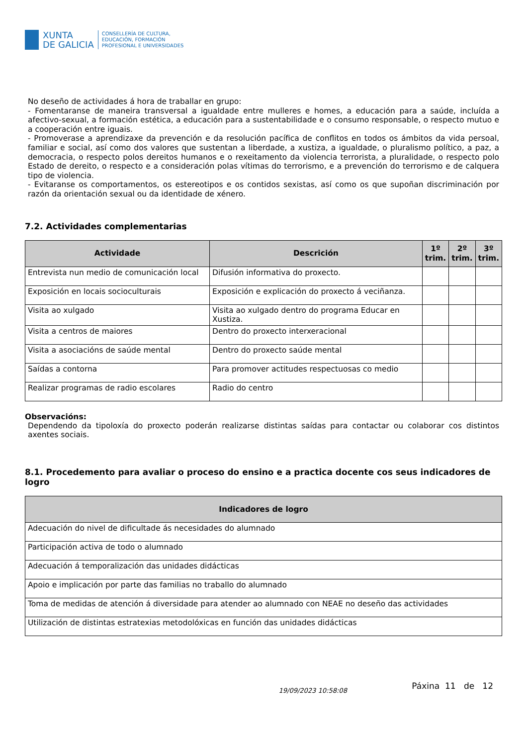XUNTA
DE GALICIA
CONSELLERÍA DE CULTURA,
EDUCACIÓN, FORMACIÓN
PROFESIONAL E UNIVERSIDADES
No deseño de actividades á hora de traballar en grupo:
- Fomentaranse de maneira transversal a igualdade entre mulleres e homes, a educación para a saúde, incluída a afectivo-sexual, a formación estética, a educación para a sustentabilidade e o consumo responsable, o respecto mutuo e a cooperación entre iguais.
- Promoverase a aprendizaxe da prevención e da resolución pacífica de conflitos en todos os ámbitos da vida persoal, familiar e social, así como dos valores que sustentan a liberdade, a xustiza, a igualdade, o pluralismo político, a paz, a democracia, o respecto polos dereitos humanos e o rexeitamento da violencia terrorista, a pluralidade, o respecto polo Estado de dereito, o respecto e a consideración polas vítimas do terrorismo, e a prevención do terrorismo e de calquera tipo de violencia.
- Evitaranse os comportamentos, os estereotipos e os contidos sexistas, así como os que supoñan discriminación por razón da orientación sexual ou da identidade de xénero.
7.2. Actividades complementarias
| Actividade | Descrición | 1º trim. | 2º trim. | 3º trim. |
| --- | --- | --- | --- | --- |
| Entrevista nun medio de comunicación local | Difusión informativa do proxecto. | | | |
| Exposición en locais socioculturais | Exposición e explicación do proxecto á veciñanza. | | | |
| Visita ao xulgado | Visita ao xulgado dentro do programa Educar en Xustiza. | | | |
| Visita a centros de maiores | Dentro do proxecto interxeracional | | | |
| Visita a asociacións de saúde mental | Dentro do proxecto saúde mental | | | |
| Saídas a contorna | Para promover actitudes respectuosas co medio | | | |
| Realizar programas de radio escolares | Radio do centro | | | |
Observacións:
Dependendo da tipoloxía do proxecto poderán realizarse distintas saídas para contactar ou colaborar cos distintos axentes sociais.
8.1. Procedemento para avaliar o proceso do ensino e a practica docente cos seus indicadores de logro
| Indicadores de logro |
| --- |
| Adecuación do nivel de dificultade ás necesidades do alumnado |
| Participación activa de todo o alumnado |
| Adecuación á temporalización das unidades didácticas |
| Apoio e implicación por parte das familias no traballo do alumnado |
| Toma de medidas de atención á diversidade para atender ao alumnado con NEAE no deseño das actividades |
| Utilización de distintas estratexias metodolóxicas en función das unidades didácticas |
19/09/2023 10:58:08 Páxina 11 de 12